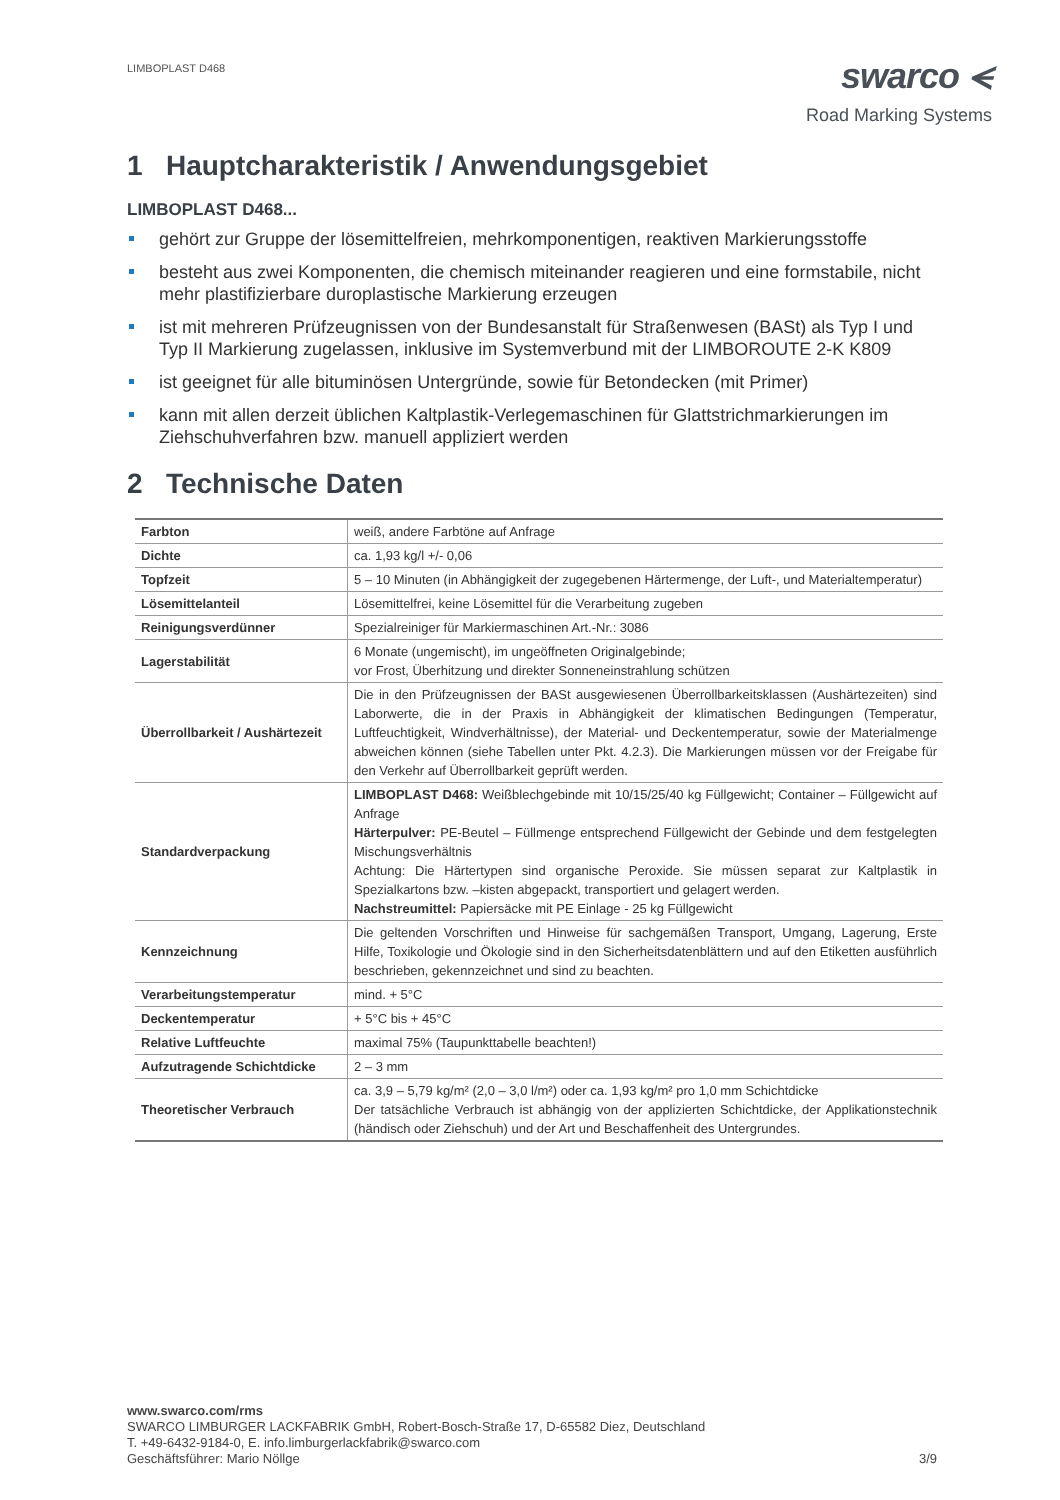LIMBOPLAST D468
swarco ⪪
Road Marking Systems
1 Hauptcharakteristik / Anwendungsgebiet
LIMBOPLAST D468...
gehört zur Gruppe der lösemittelfreien, mehrkomponentigen, reaktiven Markierungsstoffe
besteht aus zwei Komponenten, die chemisch miteinander reagieren und eine formstabile, nicht mehr plastifizierbare duroplastische Markierung erzeugen
ist mit mehreren Prüfzeugnissen von der Bundesanstalt für Straßenwesen (BASt) als Typ I und Typ II Markierung zugelassen, inklusive im Systemverbund mit der LIMBOROUTE 2-K K809
ist geeignet für alle bituminösen Untergründe, sowie für Betondecken (mit Primer)
kann mit allen derzeit üblichen Kaltplastik-Verlegemaschinen für Glattstrichmarkierungen im Ziehschuhverfahren bzw. manuell appliziert werden
2 Technische Daten
| Farbton | weiß, andere Farbtöne auf Anfrage |
| Dichte | ca. 1,93 kg/l +/- 0,06 |
| Topfzeit | 5 – 10 Minuten (in Abhängigkeit der zugegebenen Härtermenge, der Luft-, und Materialtemperatur) |
| Lösemittelanteil | Lösemittelfrei, keine Lösemittel für die Verarbeitung zugeben |
| Reinigungsverdünner | Spezialreiniger für Markiermaschinen Art.-Nr.: 3086 |
| Lagerstabilität | 6 Monate (ungemischt), im ungeöffneten Originalgebinde; vor Frost, Überhitzung und direkter Sonneneinstrahlung schützen |
| Überrollbarkeit / Aushärtezeit | Die in den Prüfzeugnissen der BASt ausgewiesenen Überrollbarkeitsklassen (Aushärtezeiten) sind Laborwerte, die in der Praxis in Abhängigkeit der klimatischen Bedingungen (Temperatur, Luftfeuchtigkeit, Windverhältnisse), der Material- und Deckentemperatur, sowie der Materialmenge abweichen können (siehe Tabellen unter Pkt. 4.2.3). Die Markierungen müssen vor der Freigabe für den Verkehr auf Überrollbarkeit geprüft werden. |
| Standardverpackung | LIMBOPLAST D468: Weißblechgebinde mit 10/15/25/40 kg Füllgewicht; Container – Füllgewicht auf Anfrage Härterpulver: PE-Beutel – Füllmenge entsprechend Füllgewicht der Gebinde und dem festgelegten Mischungsverhältnis Achtung: Die Härtertypen sind organische Peroxide. Sie müssen separat zur Kaltplastik in Spezialkartons bzw. –kisten abgepackt, transportiert und gelagert werden. Nachstreumittel: Papiersäcke mit PE Einlage - 25 kg Füllgewicht |
| Kennzeichnung | Die geltenden Vorschriften und Hinweise für sachgemäßen Transport, Umgang, Lagerung, Erste Hilfe, Toxikologie und Ökologie sind in den Sicherheitsdatenblättern und auf den Etiketten ausführlich beschrieben, gekennzeichnet und sind zu beachten. |
| Verarbeitungstemperatur | mind. + 5°C |
| Deckentemperatur | + 5°C bis + 45°C |
| Relative Luftfeuchte | maximal 75% (Taupunkttabelle beachten!) |
| Aufzutragende Schichtdicke | 2 – 3 mm |
| Theoretischer Verbrauch | ca. 3,9 – 5,79 kg/m² (2,0 – 3,0 l/m²) oder ca. 1,93 kg/m² pro 1,0 mm Schichtdicke Der tatsächliche Verbrauch ist abhängig von der applizierten Schichtdicke, der Applikationstechnik (händisch oder Ziehschuh) und der Art und Beschaffenheit des Untergrundes. |
www.swarco.com/rms
SWARCO LIMBURGER LACKFABRIK GmbH, Robert-Bosch-Straße 17, D-65582 Diez, Deutschland
T. +49-6432-9184-0, E. info.limburgerlackfabrik@swarco.com
Geschäftsführer: Mario Nöllge 3/9